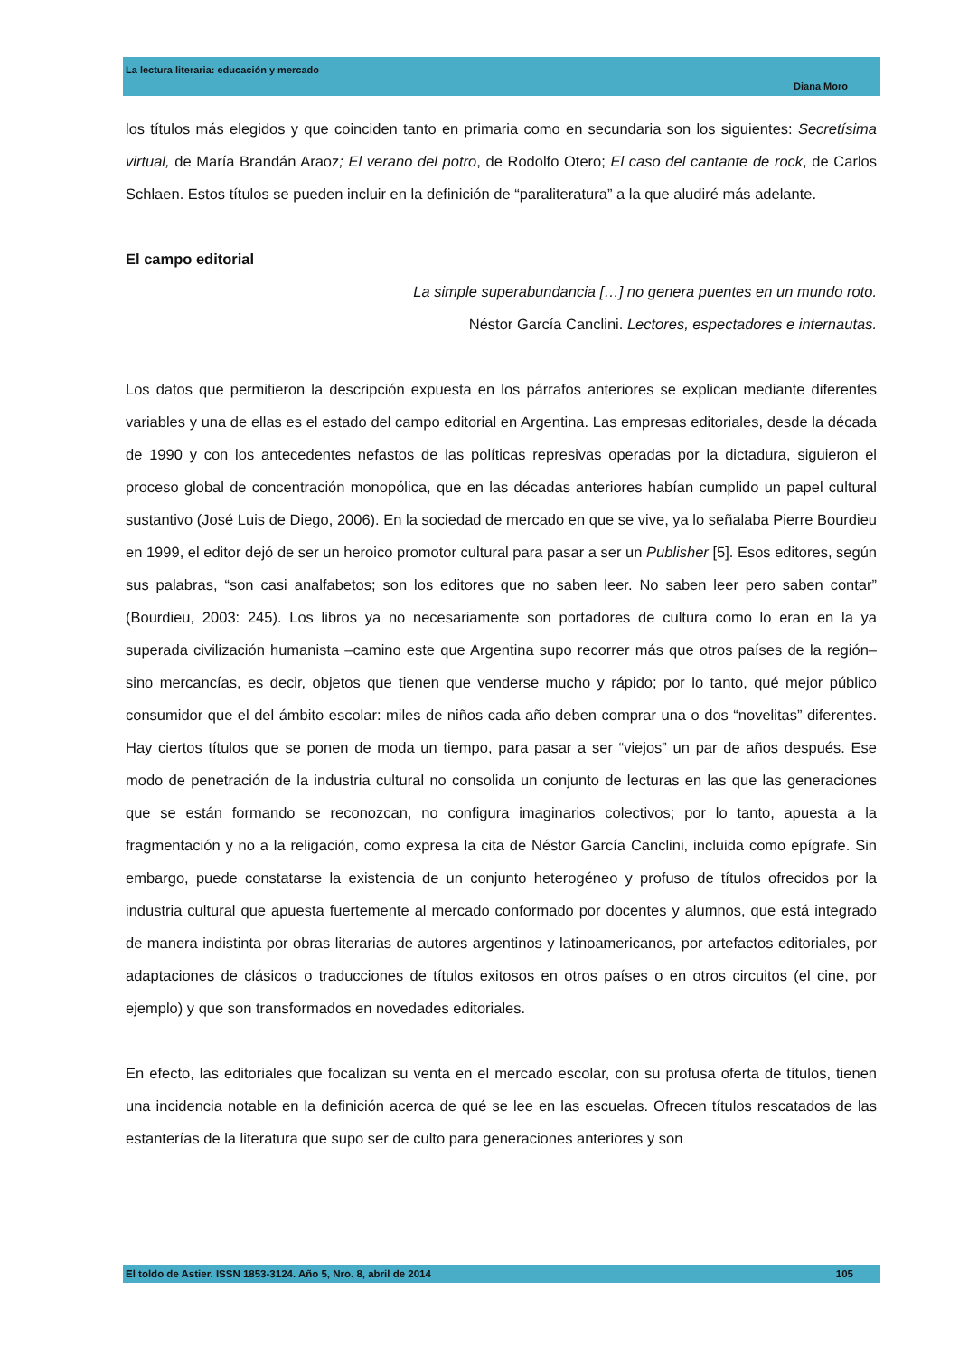La lectura literaria: educación y mercado
Diana Moro
los títulos más elegidos y que coinciden tanto en primaria como en secundaria son los siguientes: Secretísima virtual, de María Brandán Araoz; El verano del potro, de Rodolfo Otero; El caso del cantante de rock, de Carlos Schlaen. Estos títulos se pueden incluir en la definición de “paraliteratura” a la que aludiré más adelante.
El campo editorial
La simple superabundancia […] no genera puentes en un mundo roto.
Néstor García Canclini. Lectores, espectadores e internautas.
Los datos que permitieron la descripción expuesta en los párrafos anteriores se explican mediante diferentes variables y una de ellas es el estado del campo editorial en Argentina. Las empresas editoriales, desde la década de 1990 y con los antecedentes nefastos de las políticas represivas operadas por la dictadura, siguieron el proceso global de concentración monopólica, que en las décadas anteriores habían cumplido un papel cultural sustantivo (José Luis de Diego, 2006). En la sociedad de mercado en que se vive, ya lo señalaba Pierre Bourdieu en 1999, el editor dejó de ser un heroico promotor cultural para pasar a ser un Publisher [5]. Esos editores, según sus palabras, “son casi analfabetos; son los editores que no saben leer. No saben leer pero saben contar” (Bourdieu, 2003: 245). Los libros ya no necesariamente son portadores de cultura como lo eran en la ya superada civilización humanista –camino este que Argentina supo recorrer más que otros países de la región– sino mercancías, es decir, objetos que tienen que venderse mucho y rápido; por lo tanto, qué mejor público consumidor que el del ámbito escolar: miles de niños cada año deben comprar una o dos “novelitas” diferentes. Hay ciertos títulos que se ponen de moda un tiempo, para pasar a ser “viejos” un par de años después. Ese modo de penetración de la industria cultural no consolida un conjunto de lecturas en las que las generaciones que se están formando se reconozcan, no configura imaginarios colectivos; por lo tanto, apuesta a la fragmentación y no a la religación, como expresa la cita de Néstor García Canclini, incluida como epígrafe. Sin embargo, puede constatarse la existencia de un conjunto heterogéneo y profuso de títulos ofrecidos por la industria cultural que apuesta fuertemente al mercado conformado por docentes y alumnos, que está integrado de manera indistinta por obras literarias de autores argentinos y latinoamericanos, por artefactos editoriales, por adaptaciones de clásicos o traducciones de títulos exitosos en otros países o en otros circuitos (el cine, por ejemplo) y que son transformados en novedades editoriales.
En efecto, las editoriales que focalizan su venta en el mercado escolar, con su profusa oferta de títulos, tienen una incidencia notable en la definición acerca de qué se lee en las escuelas. Ofrecen títulos rescatados de las estanterías de la literatura que supo ser de culto para generaciones anteriores y son
El toldo de Astier. ISSN 1853-3124. Año 5, Nro. 8, abril de 2014 105